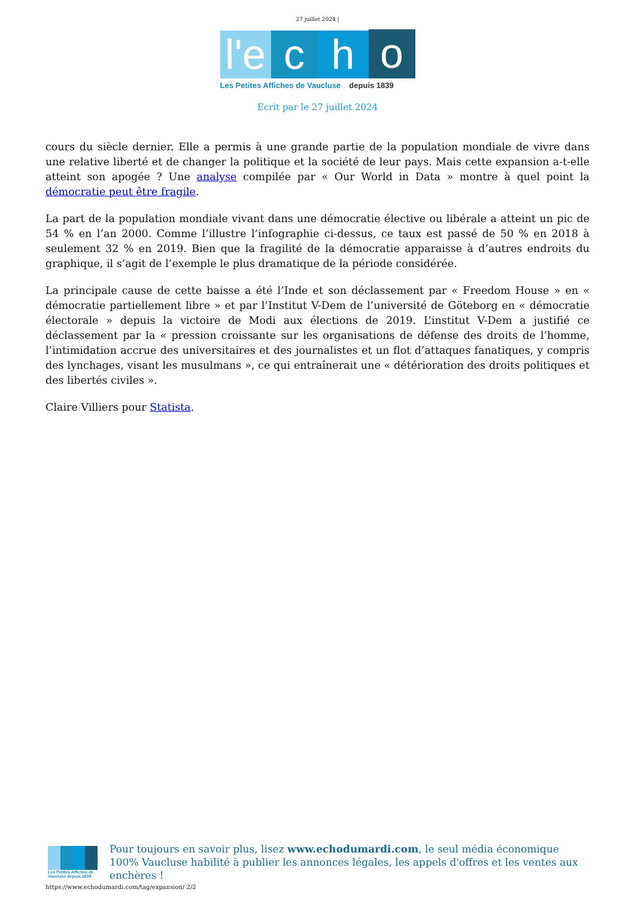27 juillet 2024 |
l'e
c
h
o
Les Petites Affiches de Vaucluse depuis 1839
Ecrit par le 27 juillet 2024
cours du siècle dernier. Elle a permis à une grande partie de la population mondiale de vivre dans une relative liberté et de changer la politique et la société de leur pays. Mais cette expansion a-t-elle atteint son apogée ? Une analyse compilée par « Our World in Data » montre à quel point la démocratie peut être fragile.
La part de la population mondiale vivant dans une démocratie élective ou libérale a atteint un pic de 54 % en l’an 2000. Comme l’illustre l’infographie ci-dessus, ce taux est passé de 50 % en 2018 à seulement 32 % en 2019. Bien que la fragilité de la démocratie apparaisse à d’autres endroits du graphique, il s’agit de l’exemple le plus dramatique de la période considérée.
La principale cause de cette baisse a été l’Inde et son déclassement par « Freedom House » en « démocratie partiellement libre » et par l’Institut V-Dem de l’université de Göteborg en « démocratie électorale » depuis la victoire de Modi aux élections de 2019. L’institut V-Dem a justifié ce déclassement par la « pression croissante sur les organisations de défense des droits de l’homme, l’intimidation accrue des universitaires et des journalistes et un flot d’attaques fanatiques, y compris des lynchages, visant les musulmans », ce qui entraînerait une « détérioration des droits politiques et des libertés civiles ».
Claire Villiers pour Statista.
Les Petites Affiches de Vaucluse depuis 1839
Pour toujours en savoir plus, lisez www.echodumardi.com, le seul média économique 100% Vaucluse habilité à publier les annonces légales, les appels d'offres et les ventes aux enchères !
https://www.echodumardi.com/tag/expansion/ 2/2